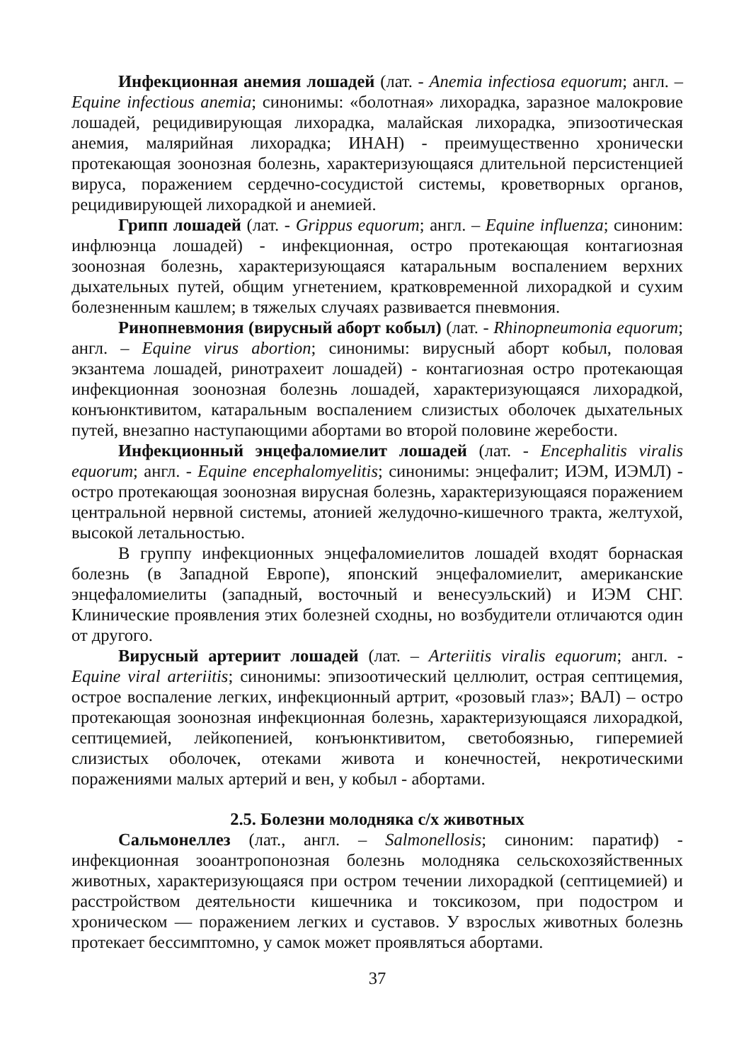Инфекционная анемия лошадей (лат. - Anemia infectiosa equorum; англ. – Equine infectious anemia; синонимы: «болотная» лихорадка, заразное малокровие лошадей, рецидивирующая лихорадка, малайская лихорадка, эпизоотическая анемия, малярийная лихорадка; ИНАН) - преимущественно хронически протекающая зоонозная болезнь, характеризующаяся длительной персистенцией вируса, поражением сердечно-сосудистой системы, кроветворных органов, рецидивирующей лихорадкой и анемией.
Грипп лошадей (лат. - Grippus equorum; англ. – Equine influenza; синоним: инфлюэнца лошадей) - инфекционная, остро протекающая контагиозная зоонозная болезнь, характеризующаяся катаральным воспалением верхних дыхательных путей, общим угнетением, кратковременной лихорадкой и сухим болезненным кашлем; в тяжелых случаях развивается пневмония.
Ринопневмония (вирусный аборт кобыл) (лат. - Rhinopneumonia equorum; англ. – Equine virus abortion; синонимы: вирусный аборт кобыл, половая экзантема лошадей, ринотрахеит лошадей) - контагиозная остро протекающая инфекционная зоонозная болезнь лошадей, характеризующаяся лихорадкой, конъюнктивитом, катаральным воспалением слизистых оболочек дыхательных путей, внезапно наступающими абортами во второй половине жеребости.
Инфекционный энцефаломиелит лошадей (лат. - Encephalitis viralis equorum; англ. - Equine encephalomyelitis; синонимы: энцефалит; ИЭМ, ИЭМЛ) - остро протекающая зоонозная вирусная болезнь, характеризующаяся поражением центральной нервной системы, атонией желудочно-кишечного тракта, желтухой, высокой летальностью.
В группу инфекционных энцефаломиелитов лошадей входят борнаская болезнь (в Западной Европе), японский энцефаломиелит, американские энцефаломиелиты (западный, восточный и венесуэльский) и ИЭМ СНГ. Клинические проявления этих болезней сходны, но возбудители отличаются один от другого.
Вирусный артериит лошадей (лат. – Arteriitis viralis equorum; англ. - Equine viral arteriitis; синонимы: эпизоотический целлюлит, острая септицемия, острое воспаление легких, инфекционный артрит, «розовый глаз»; ВАЛ) – остро протекающая зоонозная инфекционная болезнь, характеризующаяся лихорадкой, септицемией, лейкопенией, конъюнктивитом, светобоязнью, гиперемией слизистых оболочек, отеками живота и конечностей, некротическими поражениями малых артерий и вен, у кобыл - абортами.
2.5. Болезни молодняка с/х животных
Сальмонеллез (лат., англ. – Salmonellosis; синоним: паратиф) - инфекционная зооантропонозная болезнь молодняка сельскохозяйственных животных, характеризующаяся при остром течении лихорадкой (септицемией) и расстройством деятельности кишечника и токсикозом, при подостром и хроническом — поражением легких и суставов. У взрослых животных болезнь протекает бессимптомно, у самок может проявляться абортами.
37